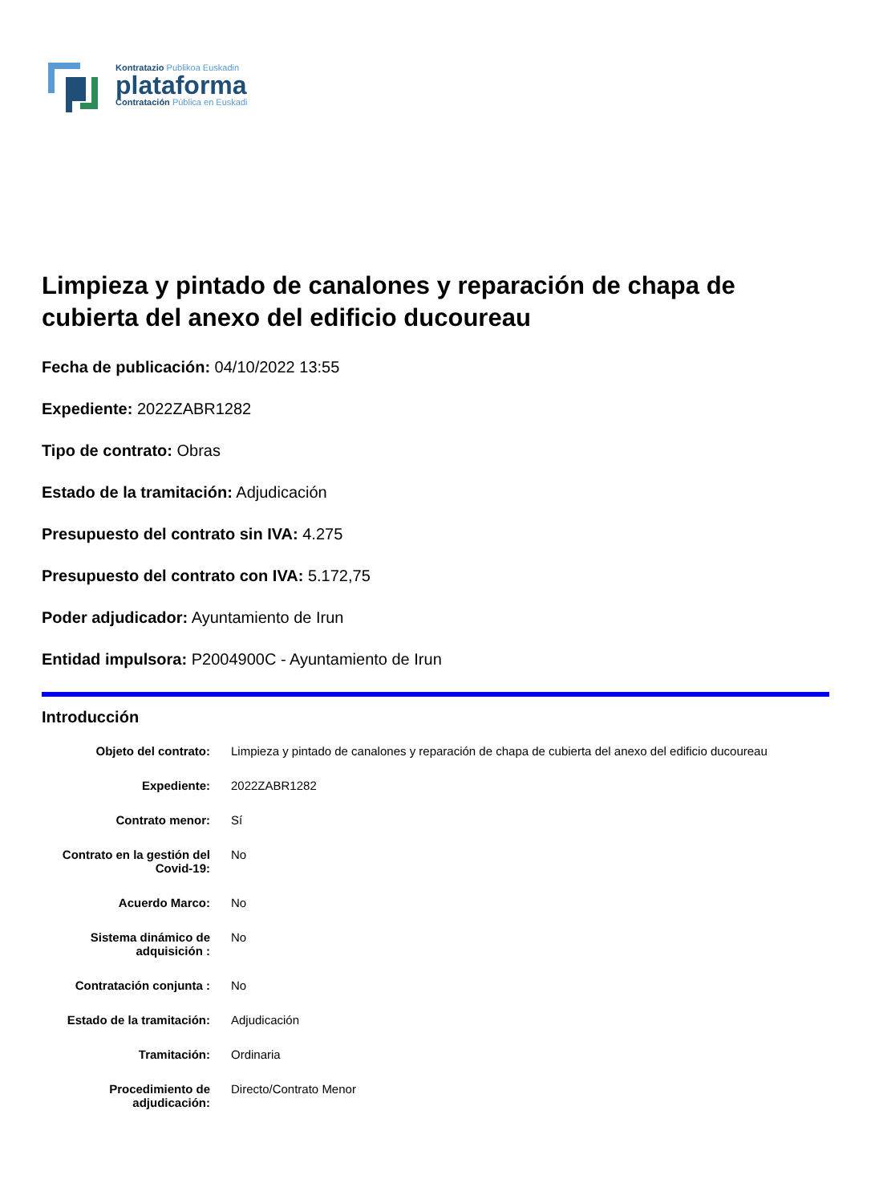Kontratazio Publikoa Euskadin
plataforma
Contratación Pública en Euskadi
Limpieza y pintado de canalones y reparación de chapa de cubierta del anexo del edificio ducoureau
Fecha de publicación: 04/10/2022 13:55
Expediente: 2022ZABR1282
Tipo de contrato: Obras
Estado de la tramitación: Adjudicación
Presupuesto del contrato sin IVA: 4.275
Presupuesto del contrato con IVA: 5.172,75
Poder adjudicador: Ayuntamiento de Irun
Entidad impulsora: P2004900C - Ayuntamiento de Irun
Introducción
| Objeto del contrato: | Limpieza y pintado de canalones y reparación de chapa de cubierta del anexo del edificio ducoureau |
| Expediente: | 2022ZABR1282 |
| Contrato menor: | Sí |
| Contrato en la gestión del Covid-19: | No |
| Acuerdo Marco: | No |
| Sistema dinámico de adquisición : | No |
| Contratación conjunta : | No |
| Estado de la tramitación: | Adjudicación |
| Tramitación: | Ordinaria |
| Procedimiento de adjudicación: | Directo/Contrato Menor |